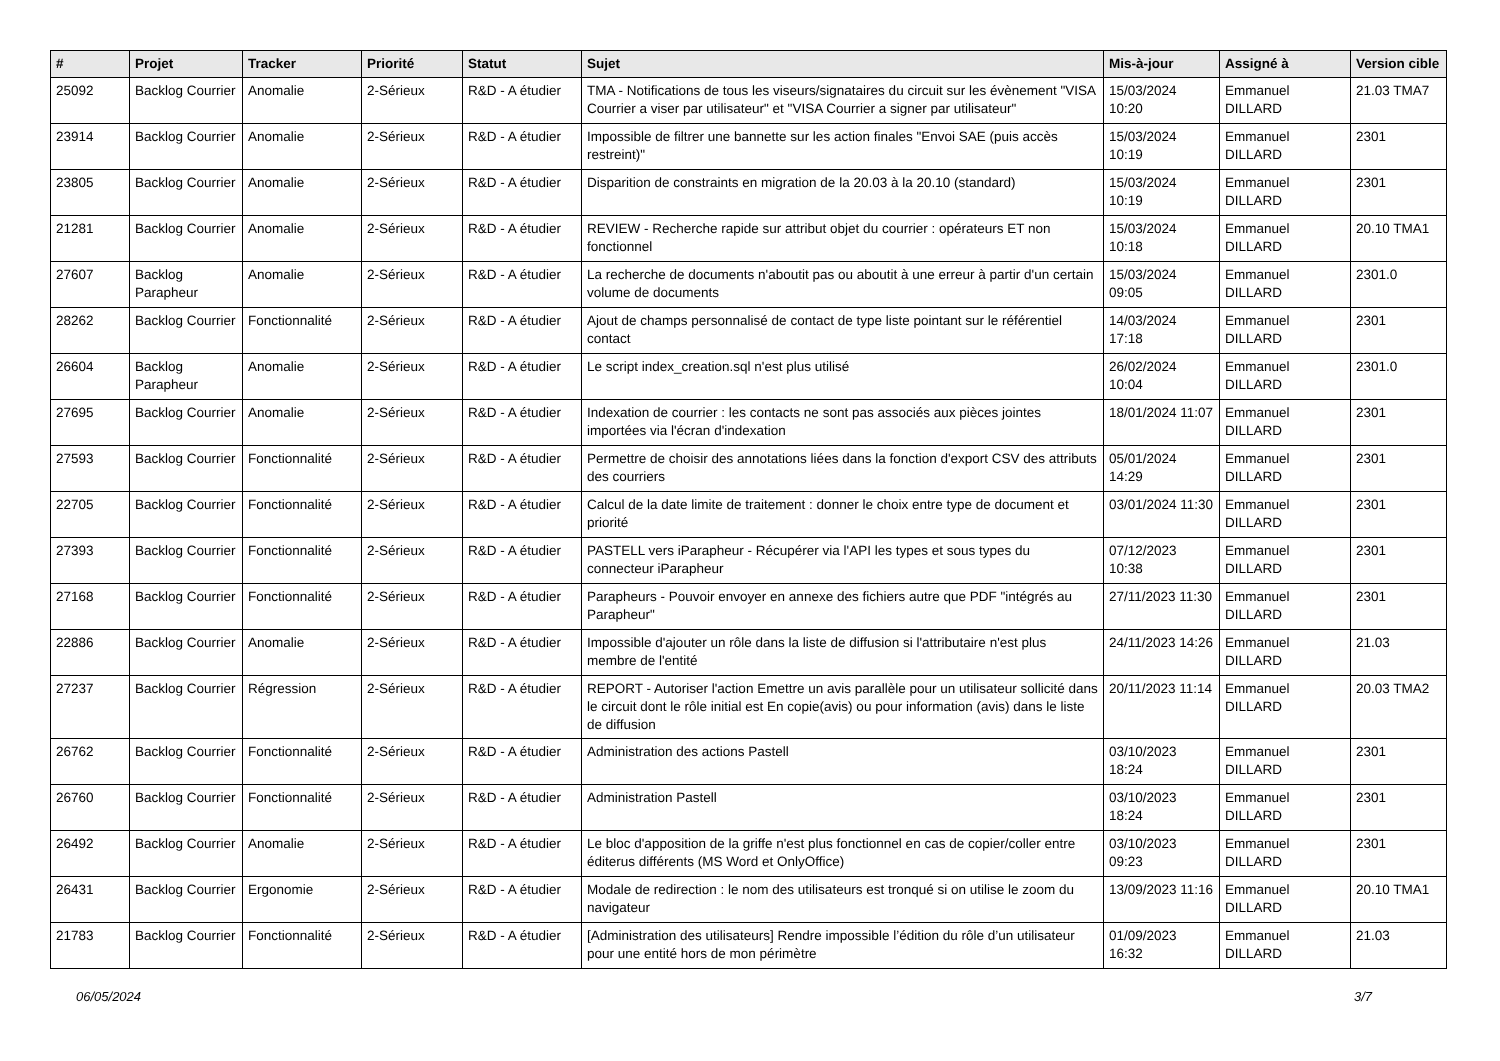| # | Projet | Tracker | Priorité | Statut | Sujet | Mis-à-jour | Assigné à | Version cible |
| --- | --- | --- | --- | --- | --- | --- | --- | --- |
| 25092 | Backlog Courrier | Anomalie | 2-Sérieux | R&D - A étudier | TMA - Notifications de tous les viseurs/signataires du circuit sur les évènement "VISA Courrier a viser par utilisateur" et "VISA Courrier a signer par utilisateur" | 15/03/2024 10:20 | Emmanuel DILLARD | 21.03 TMA7 |
| 23914 | Backlog Courrier | Anomalie | 2-Sérieux | R&D - A étudier | Impossible de filtrer une bannette sur les action finales "Envoi SAE (puis accès restreint)" | 15/03/2024 10:19 | Emmanuel DILLARD | 2301 |
| 23805 | Backlog Courrier | Anomalie | 2-Sérieux | R&D - A étudier | Disparition de constraints en migration de la 20.03 à la 20.10 (standard) | 15/03/2024 10:19 | Emmanuel DILLARD | 2301 |
| 21281 | Backlog Courrier | Anomalie | 2-Sérieux | R&D - A étudier | REVIEW - Recherche rapide sur attribut objet du courrier : opérateurs ET non fonctionnel | 15/03/2024 10:18 | Emmanuel DILLARD | 20.10 TMA1 |
| 27607 | Backlog Parapheur | Anomalie | 2-Sérieux | R&D - A étudier | La recherche de documents n'aboutit pas ou aboutit à une erreur à partir d'un certain volume de documents | 15/03/2024 09:05 | Emmanuel DILLARD | 2301.0 |
| 28262 | Backlog Courrier | Fonctionnalité | 2-Sérieux | R&D - A étudier | Ajout de champs personnalisé de contact de type liste pointant sur le référentiel contact | 14/03/2024 17:18 | Emmanuel DILLARD | 2301 |
| 26604 | Backlog Parapheur | Anomalie | 2-Sérieux | R&D - A étudier | Le script index_creation.sql n'est plus utilisé | 26/02/2024 10:04 | Emmanuel DILLARD | 2301.0 |
| 27695 | Backlog Courrier | Anomalie | 2-Sérieux | R&D - A étudier | Indexation de courrier : les contacts ne sont pas associés aux pièces jointes importées via l'écran d'indexation | 18/01/2024 11:07 | Emmanuel DILLARD | 2301 |
| 27593 | Backlog Courrier | Fonctionnalité | 2-Sérieux | R&D - A étudier | Permettre de choisir des annotations liées dans la fonction d'export CSV des attributs des courriers | 05/01/2024 14:29 | Emmanuel DILLARD | 2301 |
| 22705 | Backlog Courrier | Fonctionnalité | 2-Sérieux | R&D - A étudier | Calcul de la date limite de traitement : donner le choix entre type de document et priorité | 03/01/2024 11:30 | Emmanuel DILLARD | 2301 |
| 27393 | Backlog Courrier | Fonctionnalité | 2-Sérieux | R&D - A étudier | PASTELL vers iParapheur - Récupérer via l'API les types et sous types du connecteur iParapheur | 07/12/2023 10:38 | Emmanuel DILLARD | 2301 |
| 27168 | Backlog Courrier | Fonctionnalité | 2-Sérieux | R&D - A étudier | Parapheurs - Pouvoir envoyer en annexe des fichiers autre que PDF "intégrés au Parapheur" | 27/11/2023 11:30 | Emmanuel DILLARD | 2301 |
| 22886 | Backlog Courrier | Anomalie | 2-Sérieux | R&D - A étudier | Impossible d'ajouter un rôle dans la liste de diffusion si l'attributaire n'est plus membre de l'entité | 24/11/2023 14:26 | Emmanuel DILLARD | 21.03 |
| 27237 | Backlog Courrier | Régression | 2-Sérieux | R&D - A étudier | REPORT - Autoriser l'action Emettre un avis parallèle pour un utilisateur sollicité dans le circuit dont le rôle initial est En copie(avis) ou pour information (avis) dans le liste de diffusion | 20/11/2023 11:14 | Emmanuel DILLARD | 20.03 TMA2 |
| 26762 | Backlog Courrier | Fonctionnalité | 2-Sérieux | R&D - A étudier | Administration des actions Pastell | 03/10/2023 18:24 | Emmanuel DILLARD | 2301 |
| 26760 | Backlog Courrier | Fonctionnalité | 2-Sérieux | R&D - A étudier | Administration Pastell | 03/10/2023 18:24 | Emmanuel DILLARD | 2301 |
| 26492 | Backlog Courrier | Anomalie | 2-Sérieux | R&D - A étudier | Le bloc d'apposition de la griffe n'est plus fonctionnel en cas de copier/coller entre éditerus différents (MS Word et OnlyOffice) | 03/10/2023 09:23 | Emmanuel DILLARD | 2301 |
| 26431 | Backlog Courrier | Ergonomie | 2-Sérieux | R&D - A étudier | Modale de redirection : le nom des utilisateurs est tronqué si on utilise le zoom du navigateur | 13/09/2023 11:16 | Emmanuel DILLARD | 20.10 TMA1 |
| 21783 | Backlog Courrier | Fonctionnalité | 2-Sérieux | R&D - A étudier | [Administration des utilisateurs] Rendre impossible l’édition du rôle d’un utilisateur pour une entité hors de mon périmètre | 01/09/2023 16:32 | Emmanuel DILLARD | 21.03 |
06/05/2024 3/7